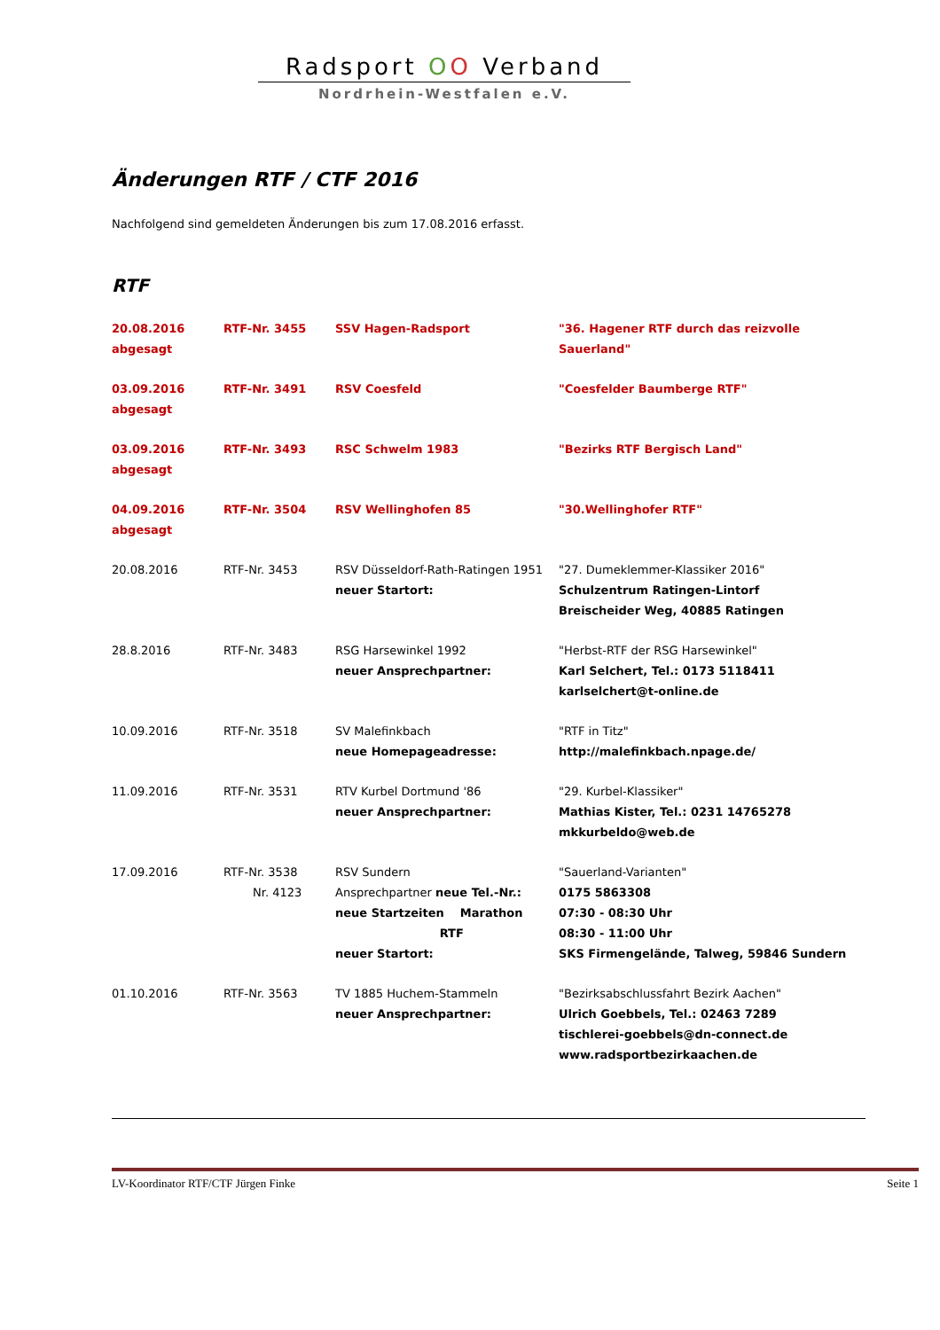Radsport OO Verband
Nordrhein-Westfalen e.V.
Änderungen RTF / CTF 2016
Nachfolgend sind gemeldeten Änderungen bis zum 17.08.2016 erfasst.
RTF
| 20.08.2016 abgesagt | RTF-Nr. 3455 | SSV Hagen-Radsport | "36. Hagener RTF durch das reizvolle Sauerland" |
| 03.09.2016 abgesagt | RTF-Nr. 3491 | RSV Coesfeld | "Coesfelder Baumberge RTF" |
| 03.09.2016 abgesagt | RTF-Nr. 3493 | RSC Schwelm 1983 | "Bezirks RTF Bergisch Land" |
| 04.09.2016 abgesagt | RTF-Nr. 3504 | RSV Wellinghofen 85 | "30.Wellinghofer RTF" |
| 20.08.2016 | RTF-Nr. 3453 | RSV Düsseldorf-Rath-Ratingen 1951 neuer Startort: | "27. Dumeklemmer-Klassiker 2016" Schulzentrum Ratingen-Lintorf Breischeider Weg, 40885 Ratingen |
| 28.8.2016 | RTF-Nr. 3483 | RSG Harsewinkel 1992 neuer Ansprechpartner: | "Herbst-RTF der RSG Harsewinkel" Karl Selchert, Tel.: 0173 5118411 karlselchert@t-online.de |
| 10.09.2016 | RTF-Nr. 3518 | SV Malefinkbach neue Homepageadresse: | "RTF in Titz" http://malefinkbach.npage.de/ |
| 11.09.2016 | RTF-Nr. 3531 | RTV Kurbel Dortmund '86 neuer Ansprechpartner: | "29. Kurbel-Klassiker" Mathias Kister, Tel.: 0231 14765278 mkkurbeldo@web.de |
| 17.09.2016 | RTF-Nr. 3538 Nr. 4123 | RSV Sundern Ansprechpartner neue Tel.-Nr.: neue Startzeiten Marathon RTF neuer Startort: | "Sauerland-Varianten" 0175 5863308 07:30 - 08:30 Uhr 08:30 - 11:00 Uhr SKS Firmengelände, Talweg, 59846 Sundern |
| 01.10.2016 | RTF-Nr. 3563 | TV 1885 Huchem-Stammeln neuer Ansprechpartner: | "Bezirksabschlussfahrt Bezirk Aachen" Ulrich Goebbels, Tel.: 02463 7289 tischlerei-goebbels@dn-connect.de www.radsportbezirkaachen.de |
LV-Koordinator RTF/CTF Jürgen Finke Seite 1